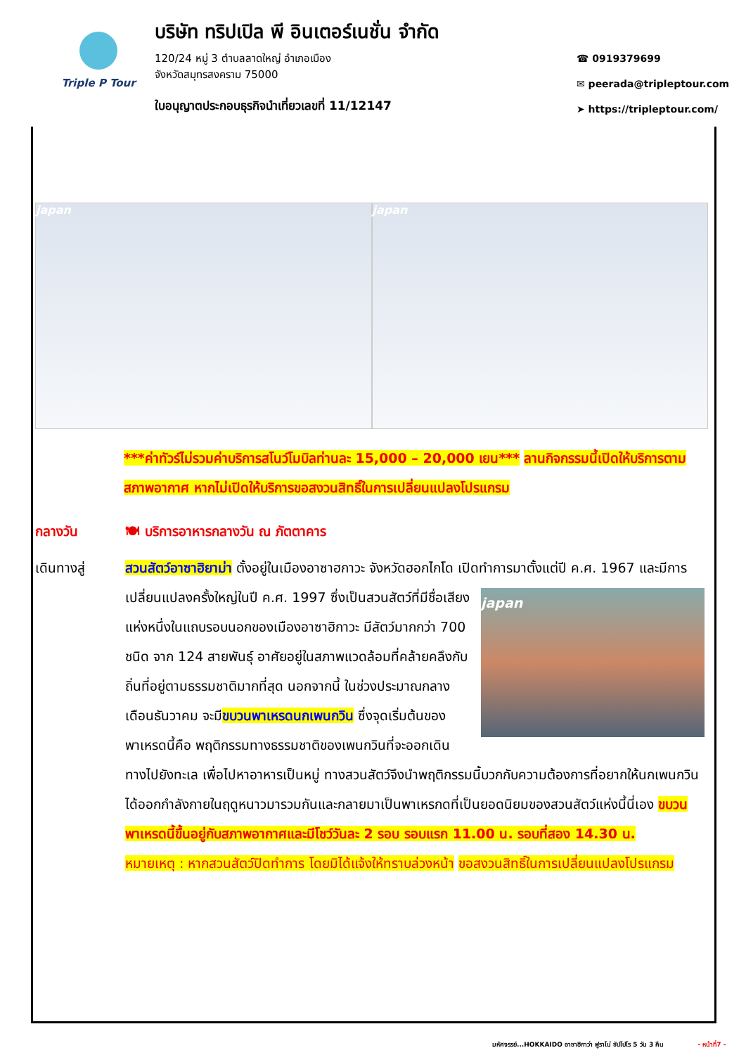Triple P Tour
บริษัท ทริปเปิล พี อินเตอร์เนชั่น จำกัด
120/24 หมู่ 3 ตำบลลาดใหญ่ อำเภอเมือง
จังหวัดสมุทรสงคราม 75000
ใบอนุญาตประกอบธุรกิจนำเที่ยวเลขที่ 11/12147
☎ 0919379699
✉ peerada@tripleptour.com
➤ https://tripleptour.com/
japan japan
***ค่าทัวร์ไม่รวมค่าบริการสโนว์โมบิลท่านละ 15,000 – 20,000 เยน*** ลานกิจกรรมนี้เปิดให้บริการตามสภาพอากาศ หากไม่เปิดให้บริการขอสงวนสิทธิ์ในการเปลี่ยนแปลงโปรแกรม
กลางวัน 🍽 บริการอาหารกลางวัน ณ ภัตตาคาร
เดินทางสู่ สวนสัตว์อาซาฮิยาม่า ตั้งอยู่ในเมืองอาซาฮกาวะ จังหวัดฮอกไกโด เปิดทำการมาตั้งแต่ปี ค.ศ.
japan
1967 และมีการเปลี่ยนแปลงครั้งใหญ่ในปี ค.ศ. 1997 ซึ่งเป็นสวนสัตว์ที่มีชื่อเสียงแห่งหนึ่งในแถบรอบนอกของเมืองอาซาฮิกาวะ มีสัตว์มากกว่า 700 ชนิด จาก 124 สายพันธุ์ อาศัยอยู่ในสภาพแวดล้อมที่คล้ายคลึงกับถิ่นที่อยู่ตามธรรมชาติมากที่สุด นอกจากนี้ ในช่วงประมาณกลางเดือนธันวาคม จะมีขบวนพาเหรดนกเพนกวิน ซึ่งจุดเริ่มต้นของพาเหรดนี้คือ พฤติกรรมทางธรรมชาติของเพนกวินที่จะออกเดินทางไปยังทะเล เพื่อไปหาอาหารเป็นหมู่ ทางสวนสัตว์จึงนำพฤติกรรมนี้บวกกับความต้องการที่อยากให้นกเพนกวินได้ออกกำลังกายในฤดูหนาวมารวมกันและกลายมาเป็นพาเหรกดที่เป็นยอดนิยมของสวนสัตว์แห่งนี้นี่เอง ขบวนพาเหรดนี้ขึ้นอยู่กับสภาพอากาศและมีโชว์วันละ 2 รอบ รอบแรก 11.00 น. รอบที่สอง 14.30 น.
หมายเหตุ : หากสวนสัตว์ปิดทำการ โดยมิได้แจ้งให้ทราบล่วงหน้า ขอสงวนสิทธิ์ในการเปลี่ยนแปลงโปรแกรม
มหัศจรรย์...HOKKAIDO อาซาฮิกาว่า ฟูราโน่ ซัปโปโร 5 วัน 3 คืน - หน้าที่7 -